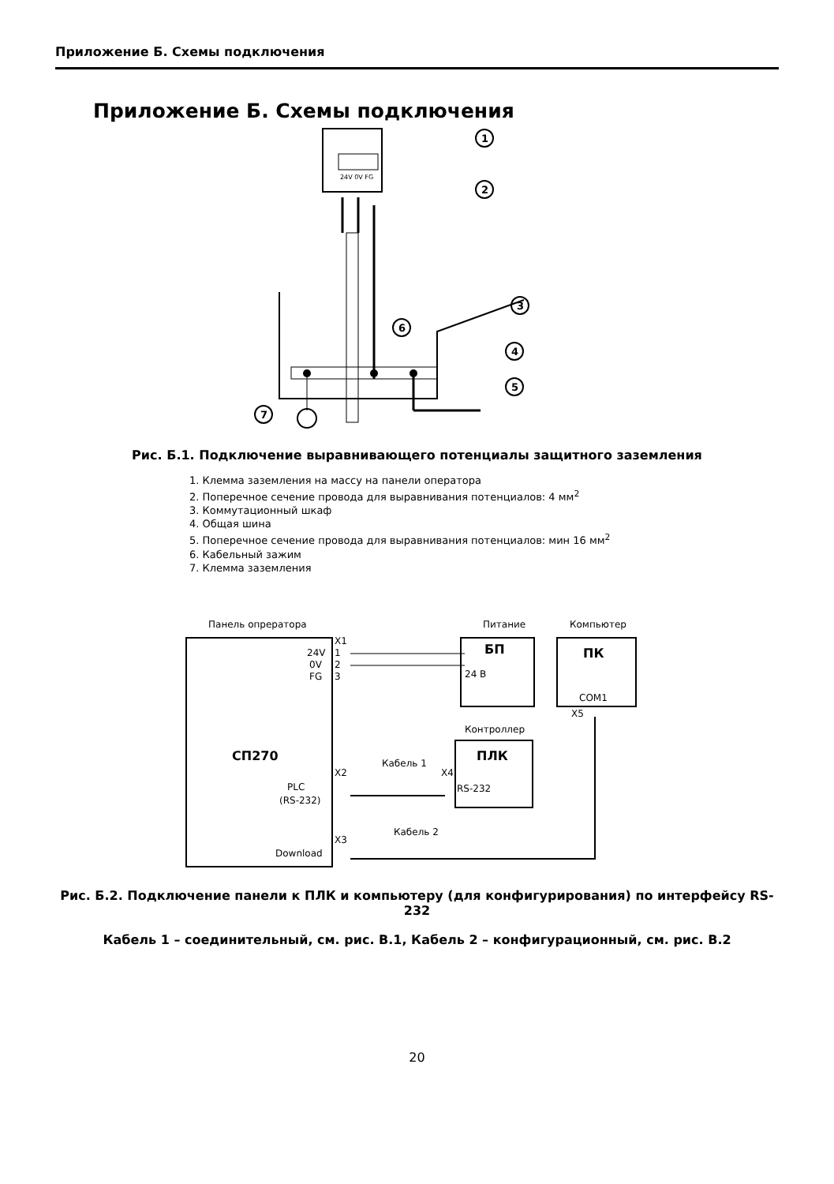Приложение Б. Схемы подключения
Приложение Б. Схемы подключения
24V 0V FG
1
2
3
4
5
6
7
Рис. Б.1. Подключение выравнивающего потенциалы защитного заземления
1. Клемма заземления на массу на панели оператора
2. Поперечное сечение провода для выравнивания потенциалов: 4 мм<sup>2</sup>
3. Коммутационный шкаф
4. Общая шина
5. Поперечное сечение провода для выравнивания потенциалов: мин 16 мм<sup>2</sup>
6. Кабельный зажим
7. Клемма заземления
Панель опрератора
Питание
Компьютер
X1
24V
1
0V
2
FG
3
СП270
БП
24 В
ПК
COM1
X5
Контроллер
ПЛК
RS-232
X4
X2
PLC
(RS-232)
Кабель 1
X3
Download
Кабель 2
Рис. Б.2. Подключение панели к ПЛК и компьютеру (для конфигурирования) по интерфейсу RS-232
Кабель 1 – соединительный, см. рис. В.1, Кабель 2 – конфигурационный, см. рис. В.2
20